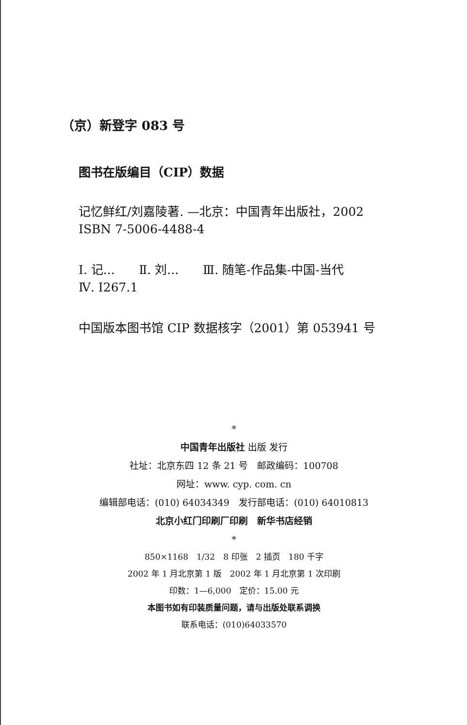（京）新登字 083 号
图书在版编目（CIP）数据
记忆鲜红/刘嘉陵著. —北京：中国青年出版社，2002
ISBN 7-5006-4488-4
Ⅰ. 记...　　Ⅱ. 刘...　　Ⅲ. 随笔-作品集-中国-当代
Ⅳ. I267.1
中国版本图书馆 CIP 数据核字（2001）第 053941 号
*
中国青年出版社 出版 发行
社址：北京东四 12 条 21 号　邮政编码：100708
网址：www. cyp. com. cn
编辑部电话：(010) 64034349　发行部电话：(010) 64010813
北京小红门印刷厂印刷　新华书店经销
*
850×1168　1/32　8 印张　2 插页　180 千字
2002 年 1 月北京第 1 版　2002 年 1 月北京第 1 次印刷
印数：1—6,000　定价：15.00 元
本图书如有印装质量问题，请与出版处联系调换
联系电话：(010)64033570